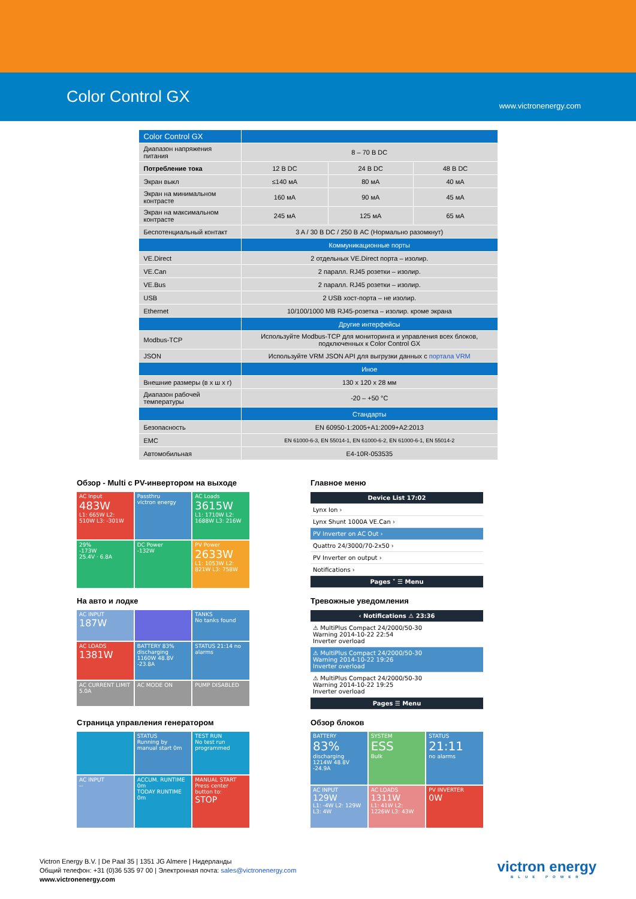Color Control GX
www.victronenergy.com
| Color Control GX | | | |
| Диапазон напряжения питания | 8 – 70 В DC | | |
| Потребление тока | 12 В DC | 24 В DC | 48 В DC |
| Экран выкл | ≤140 мА | 80 мА | 40 мА |
| Экран на минимальном контрасте | 160 мА | 90 мА | 45 мА |
| Экран на максимальном контрасте | 245 мА | 125 мА | 65 мА |
| Беспотенциальный контакт | 3 A / 30 В DC / 250 В AC (Нормально разомкнут) | | |
| | Коммуникационные порты | | |
| VE.Direct | 2 отдельных VE.Direct порта – изолир. | | |
| VE.Can | 2 паралл. RJ45 розетки – изолир. | | |
| VE.Bus | 2 паралл. RJ45 розетки – изолир. | | |
| USB | 2 USB хост-порта – не изолир. | | |
| Ethernet | 10/100/1000 MB RJ45-розетка – изолир. кроме экрана | | |
| | Другие интерфейсы | | |
| Modbus-TCP | Используйте Modbus-TCP для мониторинга и управления всех блоков, подключенных к Color Control GX | | |
| JSON | Используйте VRM JSON API для выгрузки данных с портала VRM | | |
| | Иное | | |
| Внешние размеры (в x ш x г) | 130 x 120 x 28 мм | | |
| Диапазон рабочей температуры | -20 – +50 °C | | |
| | Стандарты | | |
| Безопасность | EN 60950-1:2005+A1:2009+A2:2013 | | |
| EMC | EN 61000-6-3, EN 55014-1, EN 61000-6-2, EN 61000-6-1, EN 55014-2 | | |
| Автомобильная | E4-10R-053535 | | |
Обзор - Multi с PV-инвертором на выходе
AC Input
483W
L1: 665W L2: 510W L3: -301W
Passthru
victron energy
AC Loads
3615W
L1: 1710W L2: 1688W L3: 216W
29%
-173W
25.4V · 6.8A
DC Power
-132W
PV Power
2633W
L1: 1053W L2: 821W L3: 758W
Главное меню
Device List 17:02
Lynx Ion ›
Lynx Shunt 1000A VE.Can ›
PV Inverter on AC Out ›
Quattro 24/3000/70-2x50 ›
PV Inverter on output ›
Notifications ›
Pages ˅ ☰ Menu
На авто и лодке
AC INPUT
187W
TANKS
No tanks found
AC LOADS
1381W
BATTERY 83% discharging 1160W 48.8V -23.8A
STATUS 21:14 no alarms
AC CURRENT LIMIT 5.0A
AC MODE ON
PUMP DISABLED
Тревожные уведомления
‹ Notifications ⚠ 23:36
⚠ MultiPlus Compact 24/2000/50-30
Warning 2014-10-22 22:54
Inverter overload
⚠ MultiPlus Compact 24/2000/50-30
Warning 2014-10-22 19:26
Inverter overload
⚠ MultiPlus Compact 24/2000/50-30
Warning 2014-10-22 19:25
Inverter overload
Pages ☰ Menu
Страница управления генератором
STATUS
Running by manual start 0m
TEST RUN
No test run programmed
AC INPUT
--
ACCUM. RUNTIME 0m
TODAY RUNTIME 0m
MANUAL START
Press center button to:
STOP
Обзор блоков
BATTERY
83%
discharging 1214W 48.8V -24.9A
SYSTEM
ESS
Bulk
STATUS
21:11
no alarms
AC INPUT
129W
L1: -4W L2: 129W L3: 4W
AC LOADS
1311W
L1: 41W L2: 1226W L3: 43W
PV INVERTER
0W
Victron Energy B.V. | De Paal 35 | 1351 JG Almere | Нидерланды
Общий телефон: +31 (0)36 535 97 00 | Электронная почта: sales@victronenergy.com
www.victronenergy.com
victron energy
BLUE POWER